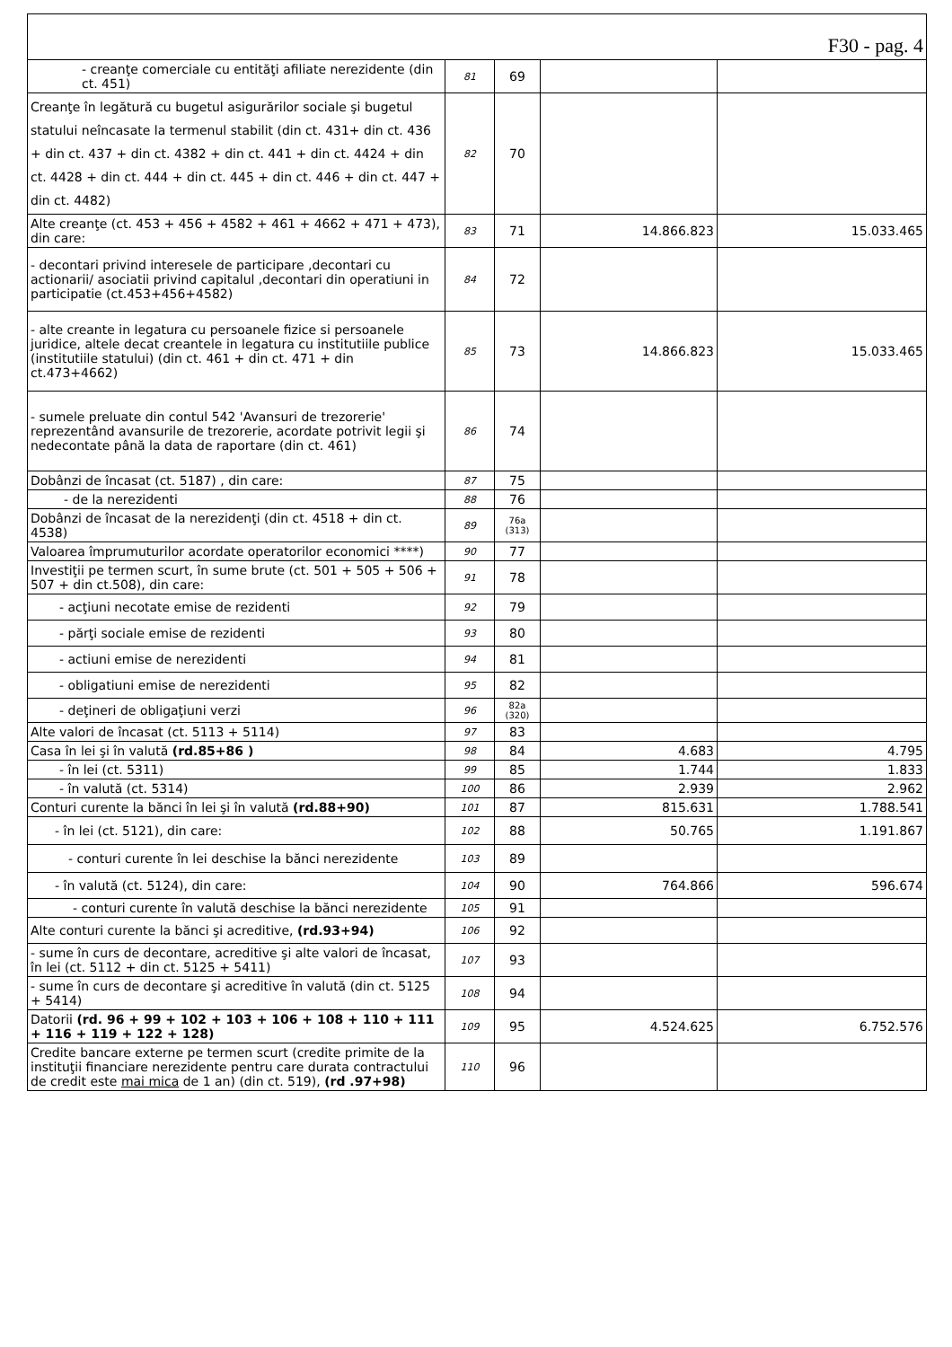| F30 - pag. 4 | | | | |
| - creanţe comerciale cu entităţi afiliate nerezidente (din ct. 451) | 81 | 69 | | |
| Creanţe în legătură cu bugetul asigurărilor sociale şi bugetul statului neîncasate la termenul stabilit (din ct. 431+ din ct. 436 + din ct. 437 + din ct. 4382 + din ct. 441 + din ct. 4424 + din ct. 4428 + din ct. 444 + din ct. 445 + din ct. 446 + din ct. 447 + din ct. 4482) | 82 | 70 | | |
| Alte creanţe (ct. 453 + 456 + 4582 + 461 + 4662 + 471 + 473), din care: | 83 | 71 | 14.866.823 | 15.033.465 |
| - decontari privind interesele de participare ,decontari cu actionarii/ asociatii privind capitalul ,decontari din operatiuni in participatie (ct.453+456+4582) | 84 | 72 | | |
| - alte creante in legatura cu persoanele fizice si persoanele juridice, altele decat creantele in legatura cu institutiile publice (institutiile statului) (din ct. 461 + din ct. 471 + din ct.473+4662) | 85 | 73 | 14.866.823 | 15.033.465 |
| - sumele preluate din contul 542 'Avansuri de trezorerie' reprezentând avansurile de trezorerie, acordate potrivit legii şi nedecontate până la data de raportare (din ct. 461) | 86 | 74 | | |
| Dobânzi de încasat (ct. 5187) , din care: | 87 | 75 | | |
| - de la nerezidenti | 88 | 76 | | |
| Dobânzi de încasat de la nerezidenţi (din ct. 4518 + din ct. 4538) | 89 | 76a (313) | | |
| Valoarea împrumuturilor acordate operatorilor economici ****) | 90 | 77 | | |
| Investiţii pe termen scurt, în sume brute (ct. 501 + 505 + 506 + 507 + din ct.508), din care: | 91 | 78 | | |
| - acţiuni necotate emise de rezidenti | 92 | 79 | | |
| - părţi sociale emise de rezidenti | 93 | 80 | | |
| - actiuni emise de nerezidenti | 94 | 81 | | |
| - obligatiuni emise de nerezidenti | 95 | 82 | | |
| - deţineri de obligaţiuni verzi | 96 | 82a (320) | | |
| Alte valori de încasat (ct. 5113 + 5114) | 97 | 83 | | |
| Casa în lei şi în valută (rd.85+86 ) | 98 | 84 | 4.683 | 4.795 |
| - în lei (ct. 5311) | 99 | 85 | 1.744 | 1.833 |
| - în valută (ct. 5314) | 100 | 86 | 2.939 | 2.962 |
| Conturi curente la bănci în lei şi în valută (rd.88+90) | 101 | 87 | 815.631 | 1.788.541 |
| - în lei (ct. 5121), din care: | 102 | 88 | 50.765 | 1.191.867 |
| - conturi curente în lei deschise la bănci nerezidente | 103 | 89 | | |
| - în valută (ct. 5124), din care: | 104 | 90 | 764.866 | 596.674 |
| - conturi curente în valută deschise la bănci nerezidente | 105 | 91 | | |
| Alte conturi curente la bănci şi acreditive, (rd.93+94) | 106 | 92 | | |
| - sume în curs de decontare, acreditive şi alte valori de încasat, în lei (ct. 5112 + din ct. 5125 + 5411) | 107 | 93 | | |
| - sume în curs de decontare şi acreditive în valută (din ct. 5125 + 5414) | 108 | 94 | | |
| Datorii (rd. 96 + 99 + 102 + 103 + 106 + 108 + 110 + 111 + 116 + 119 + 122 + 128) | 109 | 95 | 4.524.625 | 6.752.576 |
| Credite bancare externe pe termen scurt (credite primite de la instituţii financiare nerezidente pentru care durata contractului de credit este mai mica de 1 an) (din ct. 519), (rd .97+98) | 110 | 96 | | |